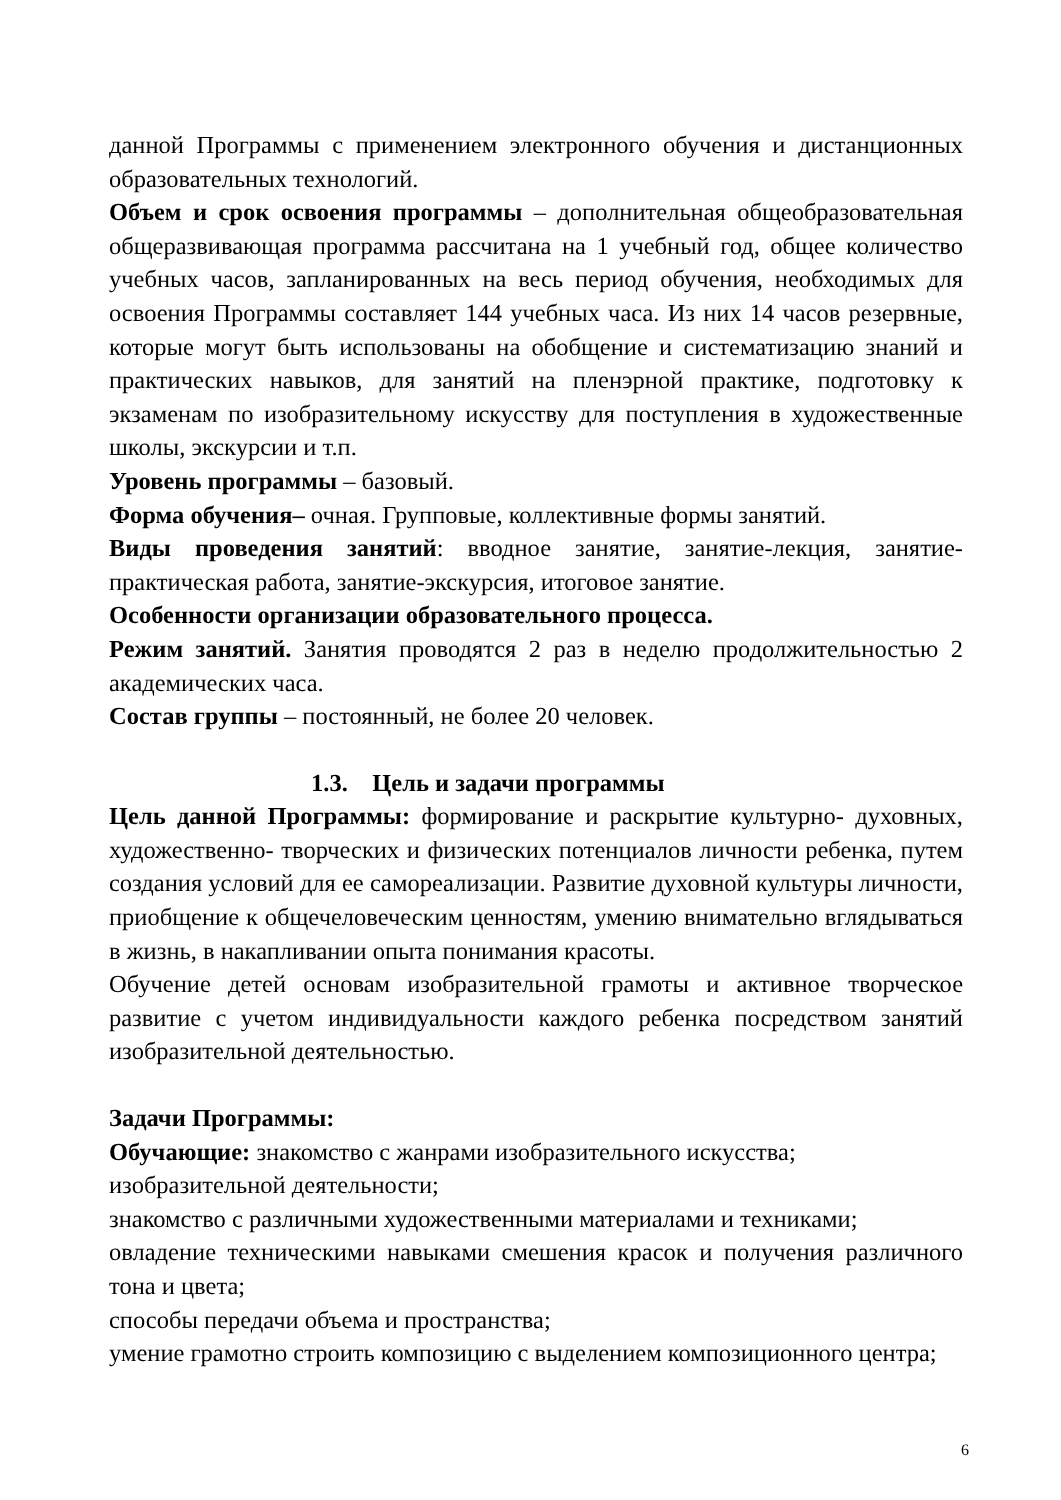данной Программы с применением электронного обучения и дистанционных образовательных технологий.
Объем и срок освоения программы – дополнительная общеобразовательная общеразвивающая программа рассчитана на 1 учебный год, общее количество учебных часов, запланированных на весь период обучения, необходимых для освоения Программы составляет 144 учебных часа. Из них 14 часов резервные, которые могут быть использованы на обобщение и систематизацию знаний и практических навыков, для занятий на пленэрной практике, подготовку к экзаменам по изобразительному искусству для поступления в художественные школы, экскурсии и т.п.
Уровень программы – базовый.
Форма обучения– очная. Групповые, коллективные формы занятий.
Виды проведения занятий: вводное занятие, занятие-лекция, занятие-практическая работа, занятие-экскурсия, итоговое занятие.
Особенности организации образовательного процесса.
Режим занятий. Занятия проводятся 2 раз в неделю продолжительностью 2 академических часа.
Состав группы – постоянный, не более 20 человек.
1.3. Цель и задачи программы
Цель данной Программы: формирование и раскрытие культурно- духовных, художественно- творческих и физических потенциалов личности ребенка, путем создания условий для ее самореализации. Развитие духовной культуры личности, приобщение к общечеловеческим ценностям, умению внимательно вглядываться в жизнь, в накапливании опыта понимания красоты.
Обучение детей основам изобразительной грамоты и активное творческое развитие с учетом индивидуальности каждого ребенка посредством занятий изобразительной деятельностью.
Задачи Программы:
Обучающие: знакомство с жанрами изобразительного искусства;
изобразительной деятельности;
знакомство с различными художественными материалами и техниками;
овладение техническими навыками смешения красок и получения различного тона и цвета;
способы передачи объема и пространства;
умение грамотно строить композицию с выделением композиционного центра;
6